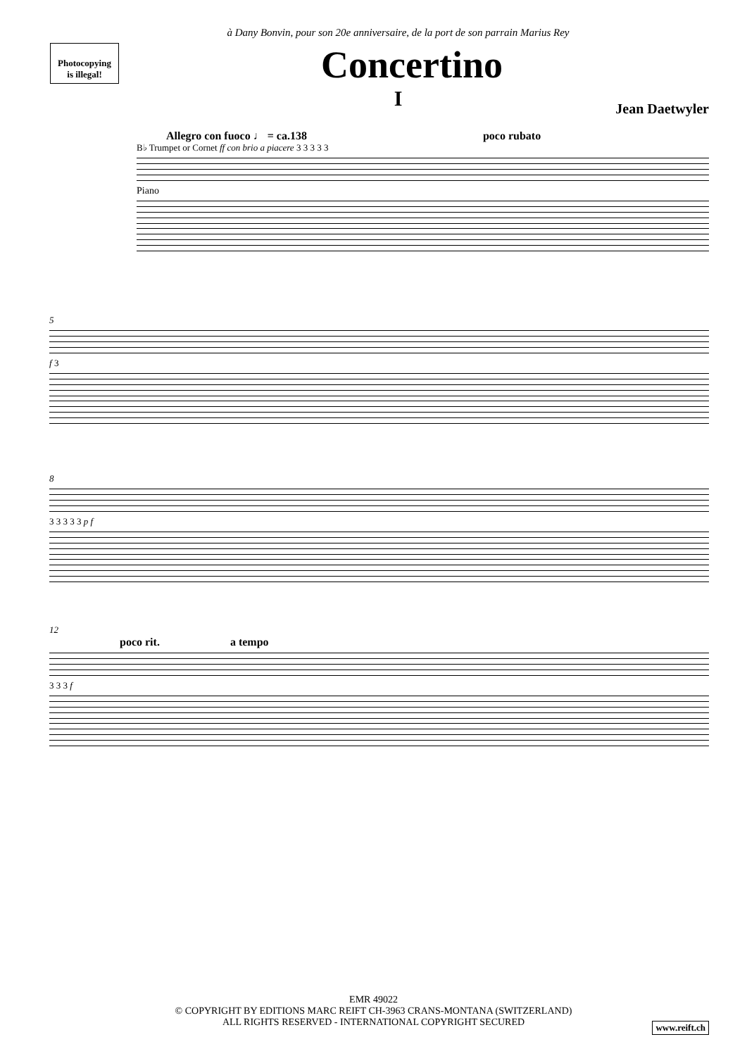à Dany Bonvin, pour son 20e anniversaire, de la port de son parrain Marius Rey
Photocopying
is illegal!
Concertino
I
Jean Daetwyler
Allegro con fuoco ♩ = ca.138 poco rubato
B♭ Trumpet or Cornet ff con brio a piacere 3 3 3 3 3
Piano
5
f 3
8
3 3 3 3 3 p f
12
poco rit. a tempo
3 3 3 f
EMR 49022
© COPYRIGHT BY EDITIONS MARC REIFT CH-3963 CRANS-MONTANA (SWITZERLAND)
ALL RIGHTS RESERVED - INTERNATIONAL COPYRIGHT SECURED
www.reift.ch